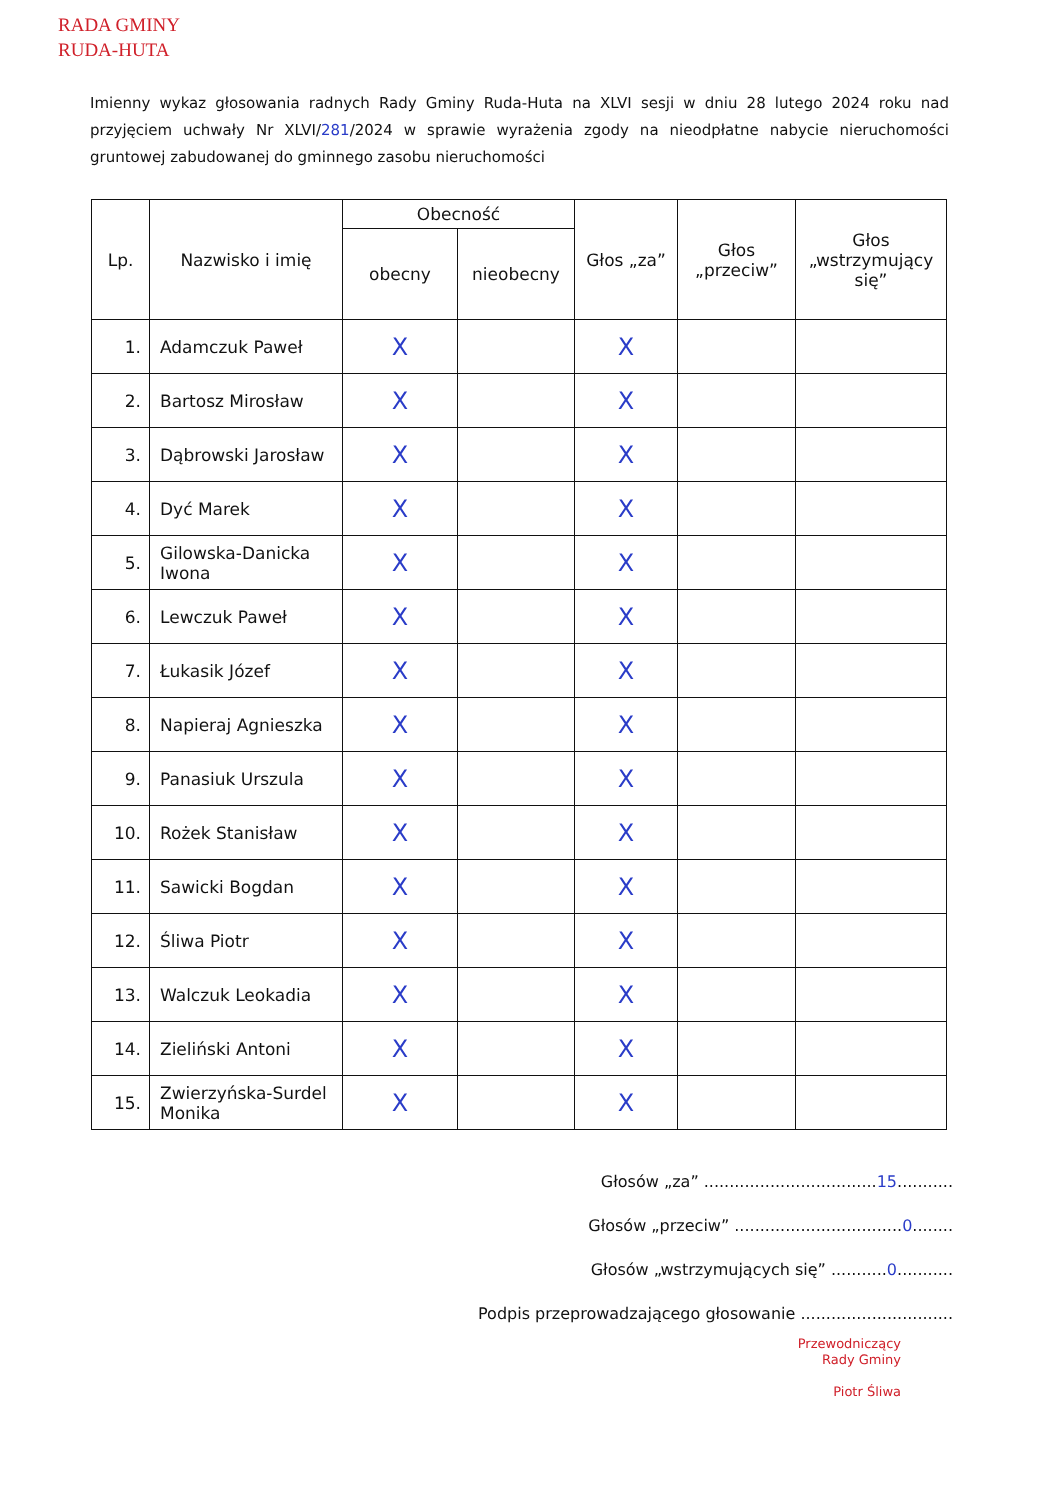RADA GMINY
RUDA-HUTA
Imienny wykaz głosowania radnych Rady Gminy Ruda-Huta na XLVI sesji w dniu 28 lutego 2024 roku nad przyjęciem uchwały Nr XLVI/281/2024 w sprawie wyrażenia zgody na nieodpłatne nabycie nieruchomości gruntowej zabudowanej do gminnego zasobu nieruchomości
| Lp. | Nazwisko i imię | Obecność | | Głos „za” | Głos „przeciw” | Głos „wstrzymujący się” |
| --- | --- | --- | --- | --- | --- | --- |
| | | obecny | nieobecny | | | |
| 1. | Adamczuk Paweł | X | | X | | |
| 2. | Bartosz Mirosław | X | | X | | |
| 3. | Dąbrowski Jarosław | X | | X | | |
| 4. | Dyć Marek | X | | X | | |
| 5. | Gilowska-Danicka Iwona | X | | X | | |
| 6. | Lewczuk Paweł | X | | X | | |
| 7. | Łukasik Józef | X | | X | | |
| 8. | Napieraj Agnieszka | X | | X | | |
| 9. | Panasiuk Urszula | X | | X | | |
| 10. | Rożek Stanisław | X | | X | | |
| 11. | Sawicki Bogdan | X | | X | | |
| 12. | Śliwa Piotr | X | | X | | |
| 13. | Walczuk Leokadia | X | | X | | |
| 14. | Zieliński Antoni | X | | X | | |
| 15. | Zwierzyńska-Surdel Monika | X | | X | | |
Głosów „za” ..................................15...........
Głosów „przeciw” .................................0........
Głosów „wstrzymujących się” ...........0...........
Podpis przeprowadzającego głosowanie ..............................
Przewodniczący
Rady Gminy
Piotr Śliwa